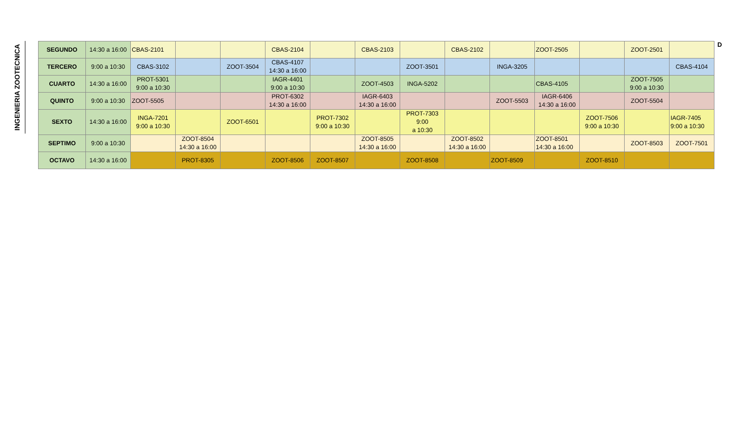INGENIERIA ZOOTECNICA
| SEGUNDO | 14:30 a 16:00 | CBAS-2101 | | | CBAS-2104 | | CBAS-2103 | | CBAS-2102 | | ZOOT-2505 | | ZOOT-2501 | |
| TERCERO | 9:00 a 10:30 | CBAS-3102 | | ZOOT-3504 | CBAS-4107 14:30 a 16:00 | | | ZOOT-3501 | | INGA-3205 | | | | CBAS-4104 |
| CUARTO | 14:30 a 16:00 | PROT-5301 9:00 a 10:30 | | | IAGR-4401 9:00 a 10:30 | | ZOOT-4503 | INGA-5202 | | | CBAS-4105 | | ZOOT-7505 9:00 a 10:30 | |
| QUINTO | 9:00 a 10:30 | ZOOT-5505 | | | PROT-6302 14:30 a 16:00 | | IAGR-6403 14:30 a 16:00 | | | ZOOT-5503 | IAGR-6406 14:30 a 16:00 | | ZOOT-5504 | |
| SEXTO | 14:30 a 16:00 | INGA-7201 9:00 a 10:30 | | ZOOT-6501 | | PROT-7302 9:00 a 10:30 | | PROT-7303 9:00 a 10:30 | | | | ZOOT-7506 9:00 a 10:30 | | IAGR-7405 9:00 a 10:30 |
| SEPTIMO | 9:00 a 10:30 | | ZOOT-8504 14:30 a 16:00 | | | | ZOOT-8505 14:30 a 16:00 | | ZOOT-8502 14:30 a 16:00 | | ZOOT-8501 14:30 a 16:00 | | ZOOT-8503 | ZOOT-7501 |
| OCTAVO | 14:30 a 16:00 | | PROT-8305 | | ZOOT-8506 | ZOOT-8507 | | ZOOT-8508 | | ZOOT-8509 | | ZOOT-8510 | | |
D